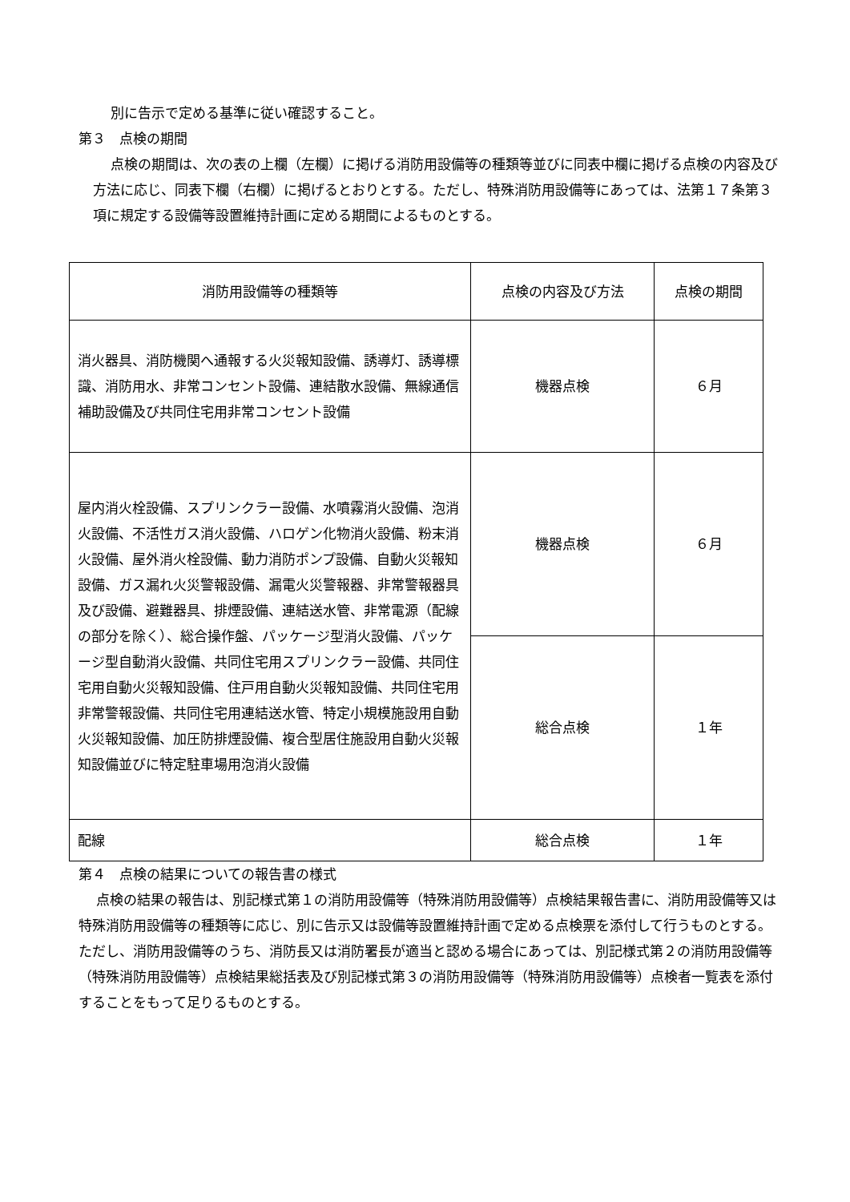別に告示で定める基準に従い確認すること。
第３　点検の期間
点検の期間は、次の表の上欄（左欄）に掲げる消防用設備等の種類等並びに同表中欄に掲げる点検の内容及び方法に応じ、同表下欄（右欄）に掲げるとおりとする。ただし、特殊消防用設備等にあっては、法第１７条第３項に規定する設備等設置維持計画に定める期間によるものとする。
| 消防用設備等の種類等 | 点検の内容及び方法 | 点検の期間 |
| 消火器具、消防機関へ通報する火災報知設備、誘導灯、誘導標識、消防用水、非常コンセント設備、連結散水設備、無線通信補助設備及び共同住宅用非常コンセント設備 | 機器点検 | ６月 |
| 屋内消火栓設備、スプリンクラー設備、水噴霧消火設備、泡消火設備、不活性ガス消火設備、ハロゲン化物消火設備、粉末消火設備、屋外消火栓設備、動力消防ポンプ設備、自動火災報知設備、ガス漏れ火災警報設備、漏電火災警報器、非常警報器具及び設備、避難器具、排煙設備、連結送水管、非常電源（配線の部分を除く）、総合操作盤、パッケージ型消火設備、パッケージ型自動消火設備、共同住宅用スプリンクラー設備、共同住宅用自動火災報知設備、住戸用自動火災報知設備、共同住宅用非常警報設備、共同住宅用連結送水管、特定小規模施設用自動火災報知設備、加圧防排煙設備、複合型居住施設用自動火災報知設備並びに特定駐車場用泡消火設備 | 機器点検 | ６月 |
| | 総合点検 | １年 |
| 配線 | 総合点検 | １年 |
第４　点検の結果についての報告書の様式
点検の結果の報告は、別記様式第１の消防用設備等（特殊消防用設備等）点検結果報告書に、消防用設備等又は特殊消防用設備等の種類等に応じ、別に告示又は設備等設置維持計画で定める点検票を添付して行うものとする。ただし、消防用設備等のうち、消防長又は消防署長が適当と認める場合にあっては、別記様式第２の消防用設備等（特殊消防用設備等）点検結果総括表及び別記様式第３の消防用設備等（特殊消防用設備等）点検者一覧表を添付することをもって足りるものとする。